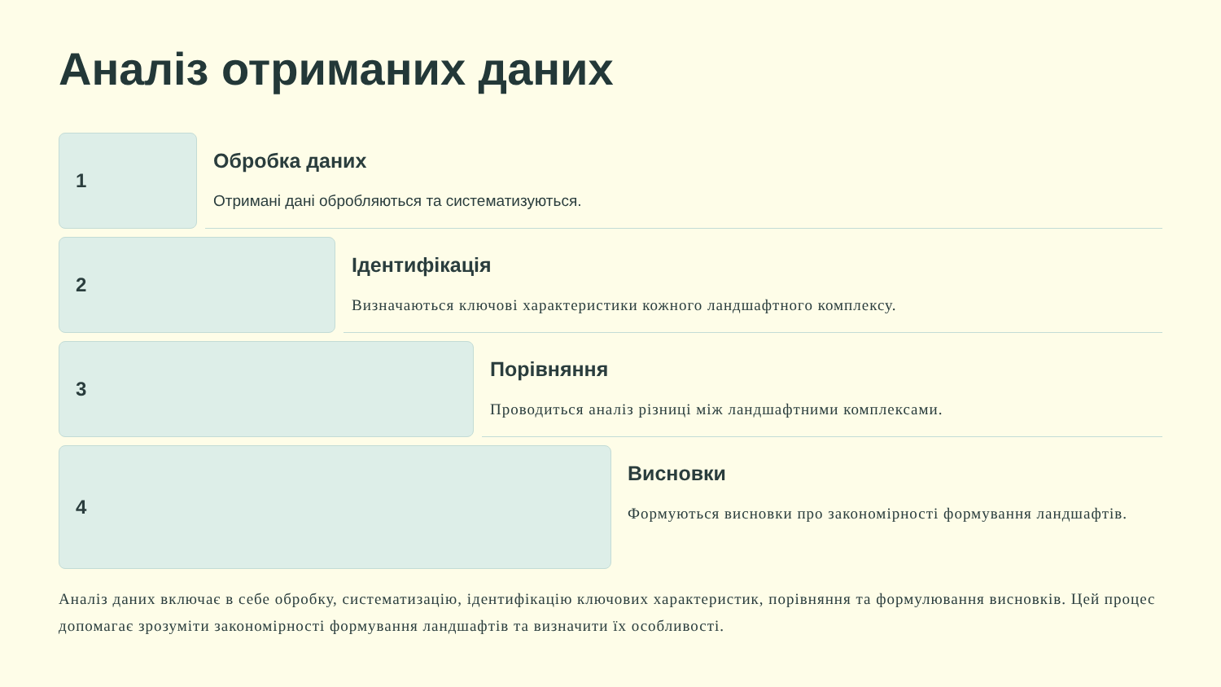Аналіз отриманих даних
1
Обробка даних
Отримані дані обробляються та систематизуються.
2
Ідентифікація
Визначаються ключові характеристики кожного ландшафтного комплексу.
3
Порівняння
Проводиться аналіз різниці між ландшафтними комплексами.
4
Висновки
Формуються висновки про закономірності формування ландшафтів.
Аналіз даних включає в себе обробку, систематизацію, ідентифікацію ключових характеристик, порівняння та формулювання висновків. Цей процес допомагає зрозуміти закономірності формування ландшафтів та визначити їх особливості.